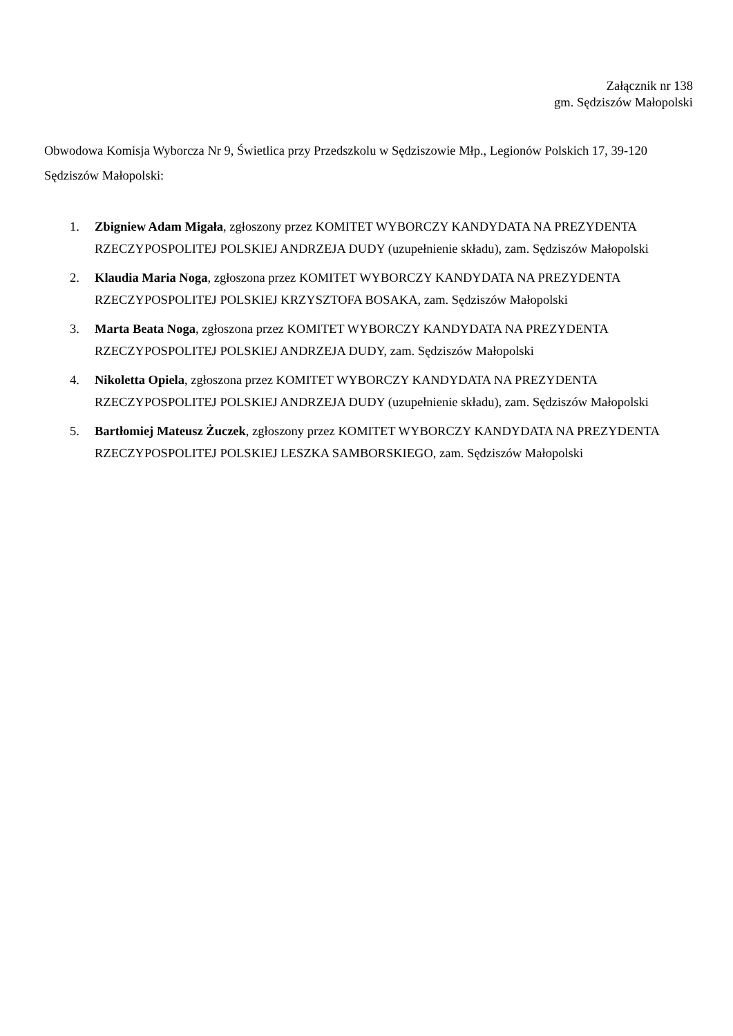Załącznik nr 138
gm. Sędziszów Małopolski
Obwodowa Komisja Wyborcza Nr 9, Świetlica przy Przedszkolu w Sędziszowie Młp., Legionów Polskich 17, 39-120 Sędziszów Małopolski:
1. Zbigniew Adam Migała, zgłoszony przez KOMITET WYBORCZY KANDYDATA NA PREZYDENTA RZECZYPOSPOLITEJ POLSKIEJ ANDRZEJA DUDY (uzupełnienie składu), zam. Sędziszów Małopolski
2. Klaudia Maria Noga, zgłoszona przez KOMITET WYBORCZY KANDYDATA NA PREZYDENTA RZECZYPOSPOLITEJ POLSKIEJ KRZYSZTOFA BOSAKA, zam. Sędziszów Małopolski
3. Marta Beata Noga, zgłoszona przez KOMITET WYBORCZY KANDYDATA NA PREZYDENTA RZECZYPOSPOLITEJ POLSKIEJ ANDRZEJA DUDY, zam. Sędziszów Małopolski
4. Nikoletta Opiela, zgłoszona przez KOMITET WYBORCZY KANDYDATA NA PREZYDENTA RZECZYPOSPOLITEJ POLSKIEJ ANDRZEJA DUDY (uzupełnienie składu), zam. Sędziszów Małopolski
5. Bartłomiej Mateusz Żuczek, zgłoszony przez KOMITET WYBORCZY KANDYDATA NA PREZYDENTA RZECZYPOSPOLITEJ POLSKIEJ LESZKA SAMBORSKIEGO, zam. Sędziszów Małopolski